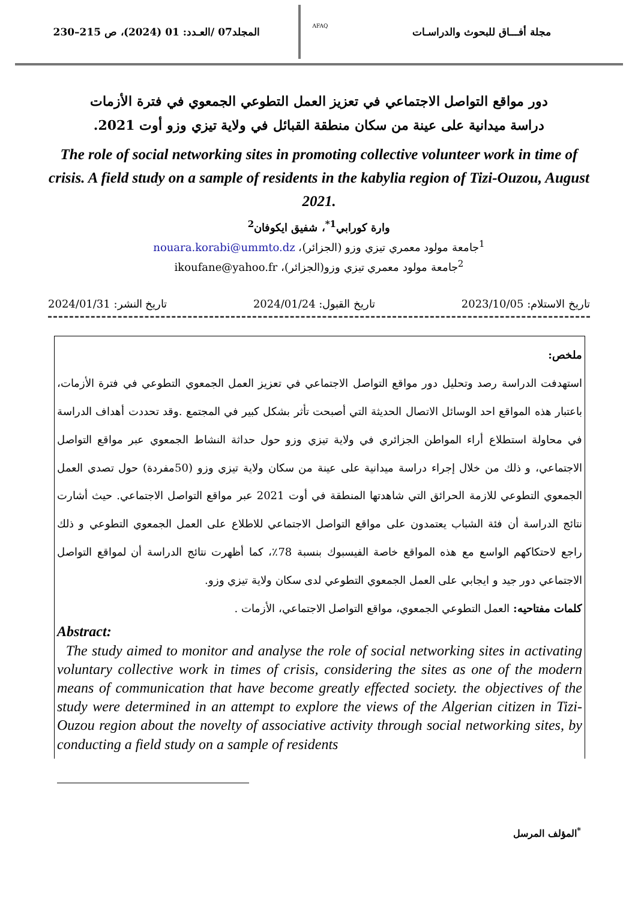مجلة أفـــاق للبحوث والدراسـات
AFAQ
المجلد07 /العـدد: 01 (2024)، ص 215–230
دور مواقع التواصل الاجتماعي في تعزيز العمل التطوعي الجمعوي في فترة الأزمات
دراسة ميدانية على عينة من سكان منطقة القبائل في ولاية تيزي وزو أوت 2021.
The role of social networking sites in promoting collective volunteer work in time of crisis. A field study on a sample of residents in the kabylia region of Tizi-Ouzou, August 2021.
وارة كورابي<sup>1*</sup>، شفيق ايكوفان<sup>2</sup>
<sup>1</sup> جامعة مولود معمري تيزي وزو (الجزائر)، nouara.korabi@ummto.dz
<sup>2</sup> جامعة مولود معمري تيزي وزو(الجزائر)، ikoufane@yahoo.fr
تاريخ الاستلام: 2023/10/05 تاريخ القبول: 2024/01/24 تاريخ النشر: 2024/01/31
ملخص:
استهدفت الدراسة رصد وتحليل دور مواقع التواصل الاجتماعي في تعزيز العمل الجمعوي التطوعي في فترة الأزمات، باعتبار هذه المواقع احد الوسائل الاتصال الحديثة التي أصبحت تأثر بشكل كبير في المجتمع .وقد تحددت أهداف الدراسة في محاولة استطلاع أراء المواطن الجزائري في ولاية تيزي وزو حول حداثة النشاط الجمعوي عبر مواقع التواصل الاجتماعي، و ذلك من خلال إجراء دراسة ميدانية على عينة من سكان ولاية تيزي وزو (50مفردة) حول تصدي العمل الجمعوي التطوعي للازمة الحرائق التي شاهدتها المنطقة في أوت 2021 عبر مواقع التواصل الاجتماعي. حيث أشارت نتائج الدراسة أن فئة الشباب يعتمدون على مواقع التواصل الاجتماعي للاطلاع على العمل الجمعوي التطوعي و ذلك راجع لاحتكاكهم الواسع مع هذه المواقع خاصة الفيسبوك بنسبة 78٪، كما أظهرت نتائج الدراسة أن لمواقع التواصل الاجتماعي دور جيد و ايجابي على العمل الجمعوي التطوعي لدى سكان ولاية تيزي وزو.
كلمات مفتاحيه: العمل التطوعي الجمعوي، مواقع التواصل الاجتماعي، الأزمات .
Abstract:
The study aimed to monitor and analyse the role of social networking sites in activating voluntary collective work in times of crisis, considering the sites as one of the modern means of communication that have become greatly effected society. the objectives of the study were determined in an attempt to explore the views of the Algerian citizen in Tizi-Ouzou region about the novelty of associative activity through social networking sites, by conducting a field study on a sample of residents
<sup>*</sup> المؤلف المرسل